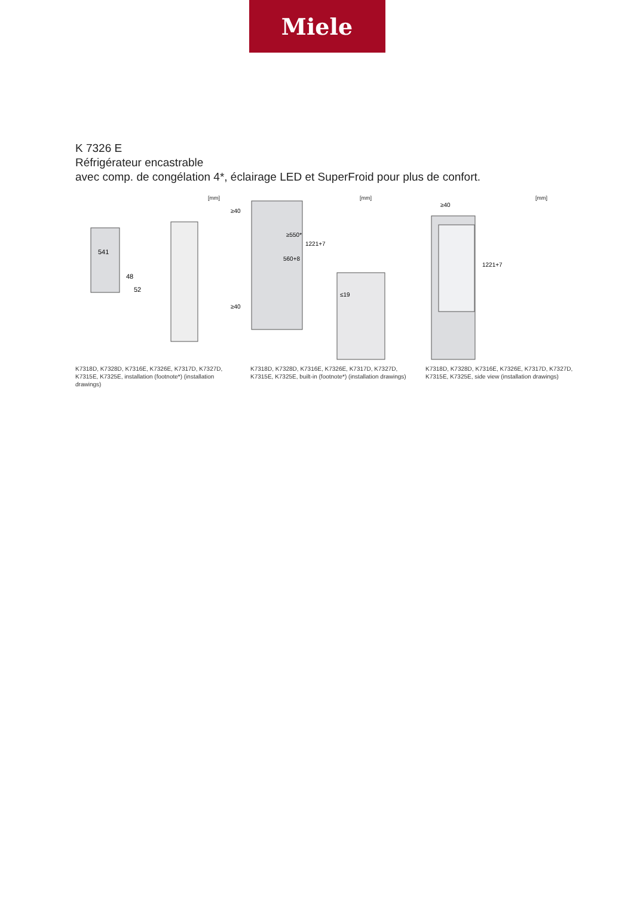Miele
K 7326 E
Réfrigérateur encastrable
avec comp. de congélation 4*, éclairage LED et SuperFroid pour plus de confort.
[mm]
541
48
52
≥40
≥40
K7318D, K7328D, K7316E, K7326E, K7317D, K7327D, K7315E, K7325E, installation (footnote*) (installation drawings)
[mm]
≥550*
1221+7
560+8
≤19
K7318D, K7328D, K7316E, K7326E, K7317D, K7327D, K7315E, K7325E, built-in (footnote*) (installation drawings)
[mm]
≥40
1221+7
K7318D, K7328D, K7316E, K7326E, K7317D, K7327D, K7315E, K7325E, side view (installation drawings)